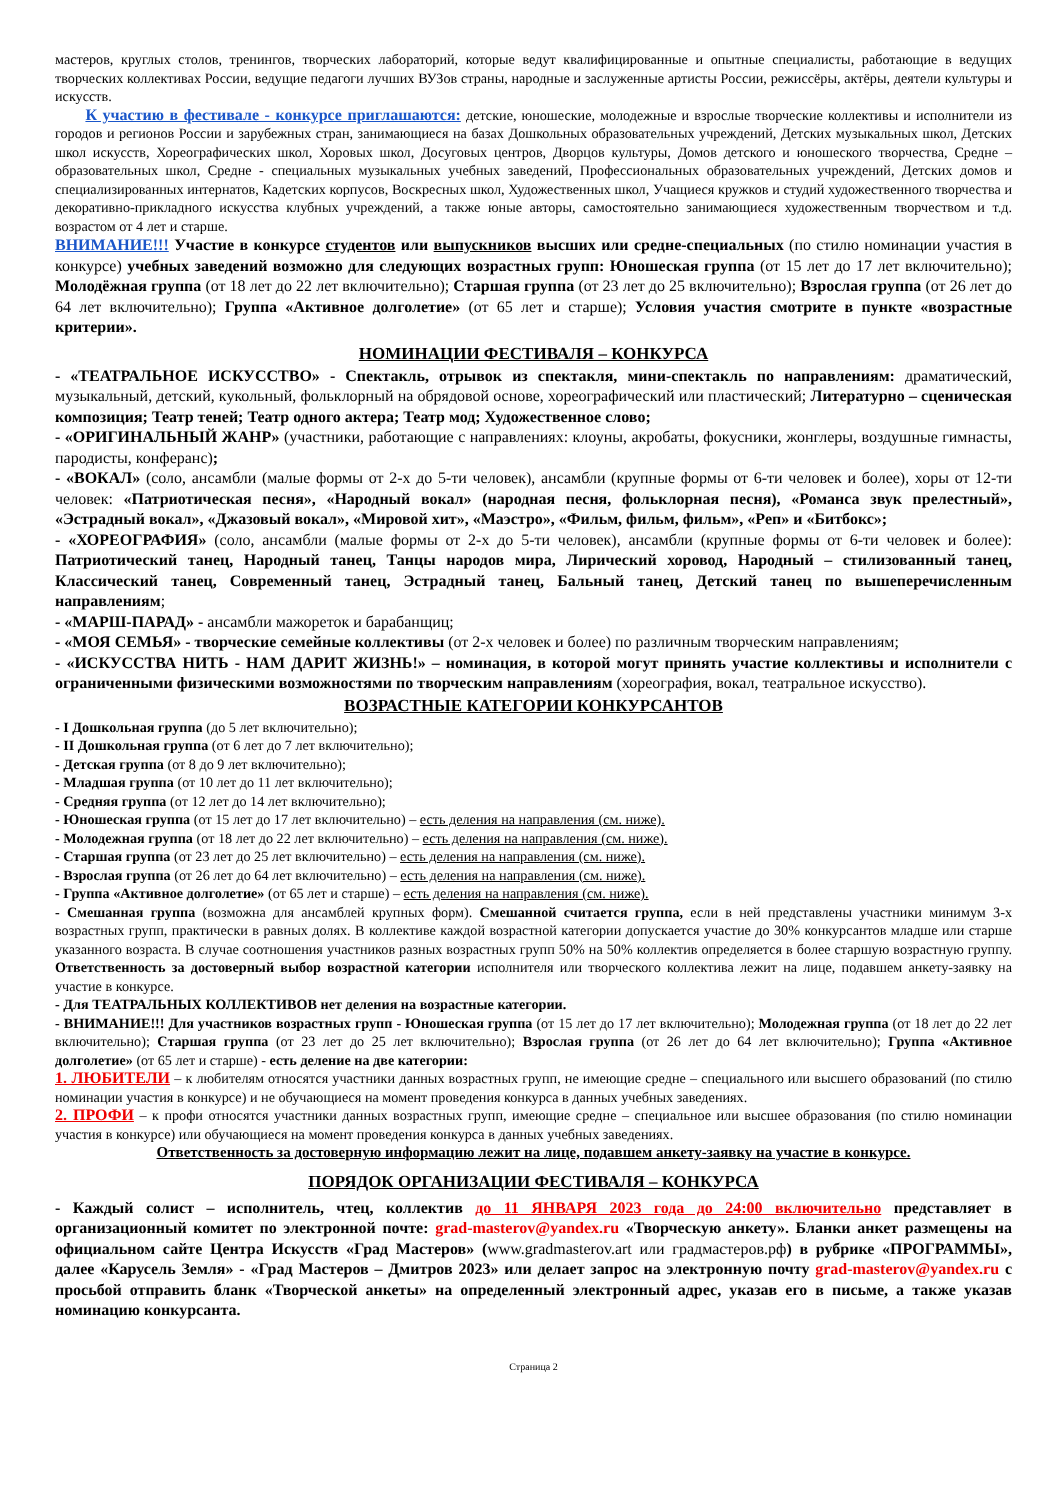мастеров, круглых столов, тренингов, творческих лабораторий, которые ведут квалифицированные и опытные специалисты, работающие в ведущих творческих коллективах России, ведущие педагоги лучших ВУЗов страны, народные и заслуженные артисты России, режиссёры, актёры, деятели культуры и искусств.
К участию в фестивале - конкурсе приглашаются: детские, юношеские, молодежные и взрослые творческие коллективы и исполнители из городов и регионов России и зарубежных стран, занимающиеся на базах Дошкольных образовательных учреждений, Детских музыкальных школ, Детских школ искусств, Хореографических школ, Хоровых школ, Досуговых центров, Дворцов культуры, Домов детского и юношеского творчества, Средне – образовательных школ, Средне - специальных музыкальных учебных заведений, Профессиональных образовательных учреждений, Детских домов и специализированных интернатов, Кадетских корпусов, Воскресных школ, Художественных школ, Учащиеся кружков и студий художественного творчества и декоративно-прикладного искусства клубных учреждений, а также юные авторы, самостоятельно занимающиеся художественным творчеством и т.д. возрастом от 4 лет и старше.
ВНИМАНИЕ!!! Участие в конкурсе студентов или выпускников высших или средне-специальных (по стилю номинации участия в конкурсе) учебных заведений возможно для следующих возрастных групп: Юношеская группа (от 15 лет до 17 лет включительно); Молодёжная группа (от 18 лет до 22 лет включительно); Старшая группа (от 23 лет до 25 включительно); Взрослая группа (от 26 лет до 64 лет включительно); Группа «Активное долголетие» (от 65 лет и старше); Условия участия смотрите в пункте «возрастные критерии».
НОМИНАЦИИ ФЕСТИВАЛЯ – КОНКУРСА
- «ТЕАТРАЛЬНОЕ ИСКУССТВО» - Спектакль, отрывок из спектакля, мини-спектакль по направлениям: драматический, музыкальный, детский, кукольный, фольклорный на обрядовой основе, хореографический или пластический; Литературно – сценическая композиция; Театр теней; Театр одного актера; Театр мод; Художественное слово;
- «ОРИГИНАЛЬНЫЙ ЖАНР» (участники, работающие с направлениях: клоуны, акробаты, фокусники, жонглеры, воздушные гимнасты, пародисты, конферанс);
- «ВОКАЛ» (соло, ансамбли (малые формы от 2-х до 5-ти человек), ансамбли (крупные формы от 6-ти человек и более), хоры от 12-ти человек: «Патриотическая песня», «Народный вокал» (народная песня, фольклорная песня), «Романса звук прелестный», «Эстрадный вокал», «Джазовый вокал», «Мировой хит», «Маэстро», «Фильм, фильм, фильм», «Реп» и «Битбокс»;
- «ХОРЕОГРАФИЯ» (соло, ансамбли (малые формы от 2-х до 5-ти человек), ансамбли (крупные формы от 6-ти человек и более): Патриотический танец, Народный танец, Танцы народов мира, Лирический хоровод, Народный – стилизованный танец, Классический танец, Современный танец, Эстрадный танец, Бальный танец, Детский танец по вышеперечисленным направлениям;
- «МАРШ-ПАРАД» - ансамбли мажореток и барабанщиц;
- «МОЯ СЕМЬЯ» - творческие семейные коллективы (от 2-х человек и более) по различным творческим направлениям;
- «ИСКУССТВА НИТЬ - НАМ ДАРИТ ЖИЗНЬ!» – номинация, в которой могут принять участие коллективы и исполнители с ограниченными физическими возможностями по творческим направлениям (хореография, вокал, театральное искусство).
ВОЗРАСТНЫЕ КАТЕГОРИИ КОНКУРСАНТОВ
- I Дошкольная группа (до 5 лет включительно);
- II Дошкольная группа (от 6 лет до 7 лет включительно);
- Детская группа (от 8 до 9 лет включительно);
- Младшая группа (от 10 лет до 11 лет включительно);
- Средняя группа (от 12 лет до 14 лет включительно);
- Юношеская группа (от 15 лет до 17 лет включительно) – есть деления на направления (см. ниже).
- Молодежная группа (от 18 лет до 22 лет включительно) – есть деления на направления (см. ниже).
- Старшая группа (от 23 лет до 25 лет включительно) – есть деления на направления (см. ниже).
- Взрослая группа (от 26 лет до 64 лет включительно) – есть деления на направления (см. ниже).
- Группа «Активное долголетие» (от 65 лет и старше) – есть деления на направления (см. ниже).
- Смешанная группа (возможна для ансамблей крупных форм). Смешанной считается группа, если в ней представлены участники минимум 3-х возрастных групп, практически в равных долях. В коллективе каждой возрастной категории допускается участие до 30% конкурсантов младше или старше указанного возраста. В случае соотношения участников разных возрастных групп 50% на 50% коллектив определяется в более старшую возрастную группу. Ответственность за достоверный выбор возрастной категории исполнителя или творческого коллектива лежит на лице, подавшем анкету-заявку на участие в конкурсе.
- Для ТЕАТРАЛЬНЫХ КОЛЛЕКТИВОВ нет деления на возрастные категории.
- ВНИМАНИЕ!!! Для участников возрастных групп - Юношеская группа (от 15 лет до 17 лет включительно); Молодежная группа (от 18 лет до 22 лет включительно); Старшая группа (от 23 лет до 25 лет включительно); Взрослая группа (от 26 лет до 64 лет включительно); Группа «Активное долголетие» (от 65 лет и старше) - есть деление на две категории:
1. ЛЮБИТЕЛИ – к любителям относятся участники данных возрастных групп, не имеющие средне – специального или высшего образований (по стилю номинации участия в конкурсе) и не обучающиеся на момент проведения конкурса в данных учебных заведениях.
2. ПРОФИ – к профи относятся участники данных возрастных групп, имеющие средне – специальное или высшее образования (по стилю номинации участия в конкурсе) или обучающиеся на момент проведения конкурса в данных учебных заведениях.
Ответственность за достоверную информацию лежит на лице, подавшем анкету-заявку на участие в конкурсе.
ПОРЯДОК ОРГАНИЗАЦИИ ФЕСТИВАЛЯ – КОНКУРСА
- Каждый солист – исполнитель, чтец, коллектив до 11 ЯНВАРЯ 2023 года до 24:00 включительно представляет в организационный комитет по электронной почте: grad-masterov@yandex.ru «Творческую анкету». Бланки анкет размещены на официальном сайте Центра Искусств «Град Мастеров» (www.gradmasterov.art или градмастеров.рф) в рубрике «ПРОГРАММЫ», далее «Карусель Земля» - «Град Мастеров – Дмитров 2023» или делает запрос на электронную почту grad-masterov@yandex.ru с просьбой отправить бланк «Творческой анкеты» на определенный электронный адрес, указав его в письме, а также указав номинацию конкурсанта.
Страница 2